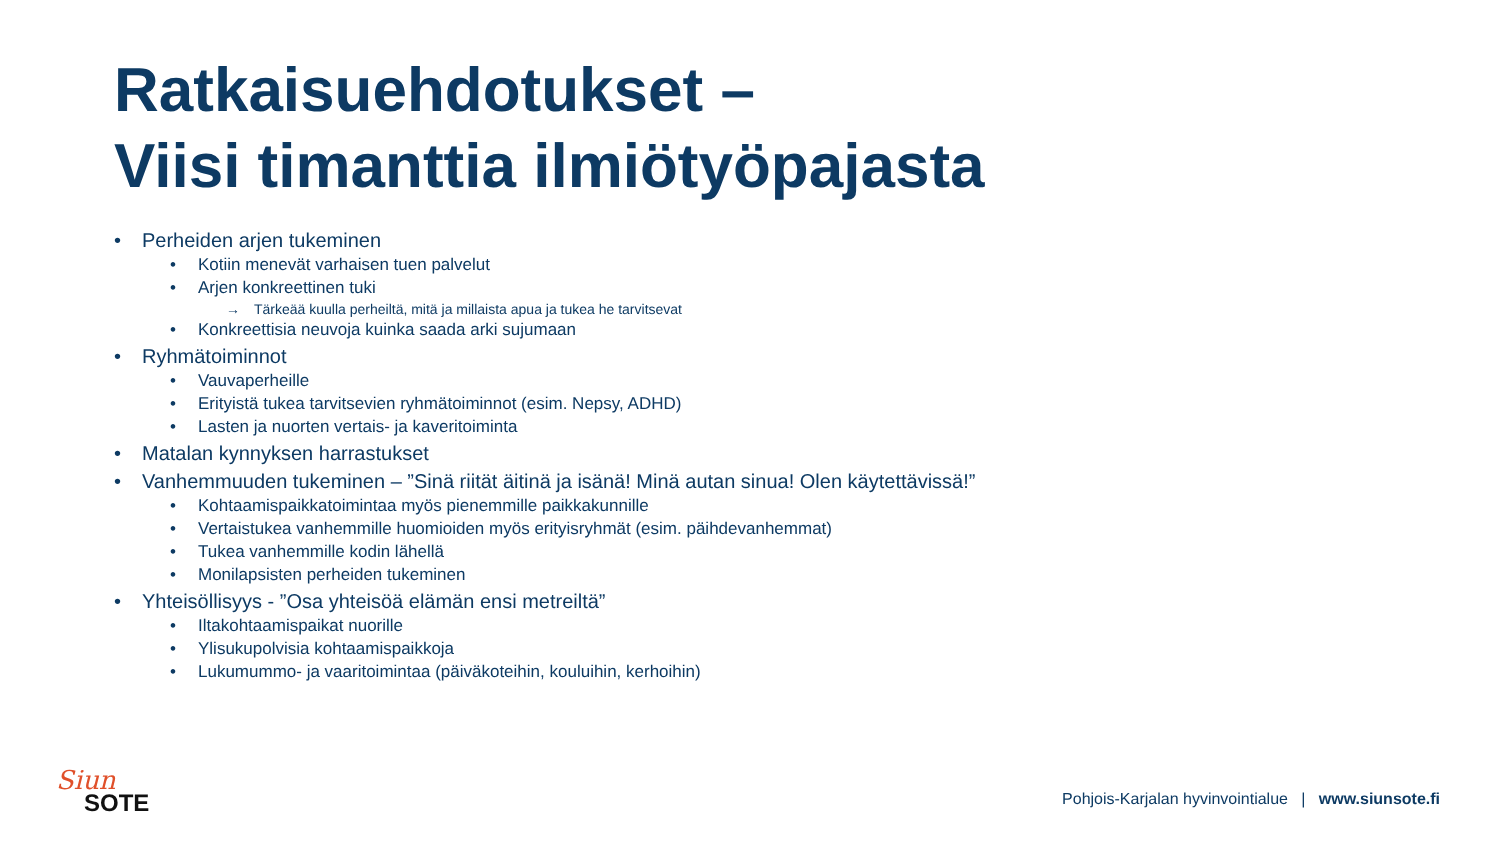Ratkaisuehdotukset –
Viisi timanttia ilmiötyöpajasta
• Perheiden arjen tukeminen
• Kotiin menevät varhaisen tuen palvelut
• Arjen konkreettinen tuki
→ Tärkeää kuulla perheiltä, mitä ja millaista apua ja tukea he tarvitsevat
• Konkreettisia neuvoja kuinka saada arki sujumaan
• Ryhmätoiminnot
• Vauvaperheille
• Erityistä tukea tarvitsevien ryhmätoiminnot (esim. Nepsy, ADHD)
• Lasten ja nuorten vertais- ja kaveritoiminta
• Matalan kynnyksen harrastukset
• Vanhemmuuden tukeminen – ”Sinä riität äitinä ja isänä! Minä autan sinua! Olen käytettävissä!”
• Kohtaamispaikkatoimintaa myös pienemmille paikkakunnille
• Vertaistukea vanhemmille huomioiden myös erityisryhmät (esim. päihdevanhemmat)
• Tukea vanhemmille kodin lähellä
• Monilapsisten perheiden tukeminen
• Yhteisöllisyys - ”Osa yhteisöä elämän ensi metreiltä”
• Iltakohtaamispaikat nuorille
• Ylisukupolvisia kohtaamispaikkoja
• Lukumummo- ja vaaritoimintaa (päiväkoteihin, kouluihin, kerhoihin)
Siun
SOTE
Pohjois-Karjalan hyvinvointialue | www.siunsote.fi